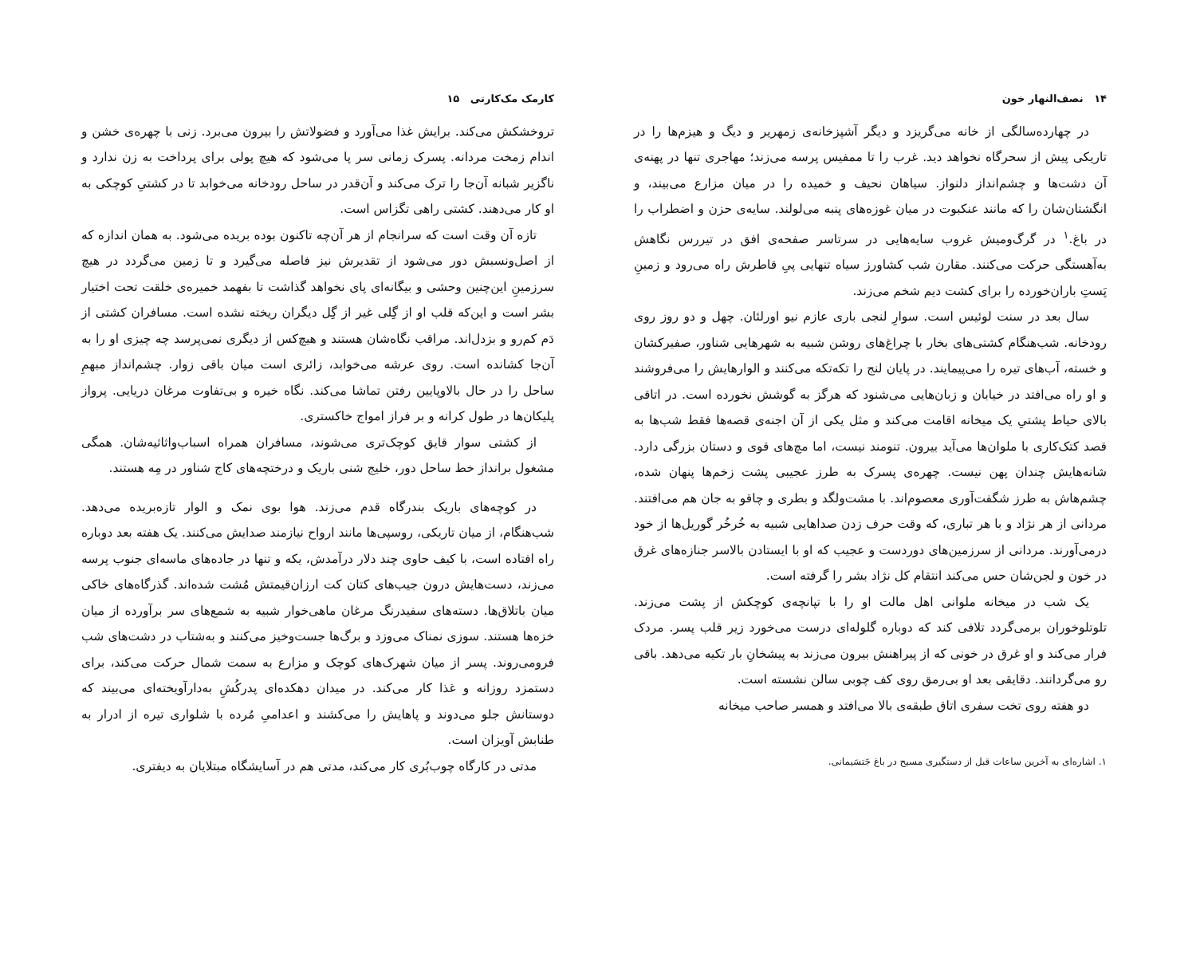۱۴ نصف‌النهار خون
در چهارده‌سالگی از خانه می‌گریزد و دیگر آشپزخانه‌ی زمهریر و دیگ و هیزم‌ها را در تاریکی پیش از سحرگاه نخواهد دید. غرب را تا ممفیس پرسه می‌زند؛ مهاجری تنها در پهنه‌ی آن دشت‌ها و چشم‌انداز دلنواز. سیاهان نحیف و خمیده را در میان مزارع می‌بیند، و انگشتان‌شان را که مانند عنکبوت در میان غوزه‌های پنبه می‌لولند. سایه‌ی حزن و اضطراب را در باغ.<sup>۱</sup> در گرگ‌ومیش غروب سایه‌هایی در سرتاسر صفحه‌ی افق در تیررس نگاهش به‌آهستگی حرکت می‌کنند. مقارن شب کشاورز سیاه تنهایی پیِ قاطرش راه می‌رود و زمینِ پَستِ باران‌خورده را برای کشت دیم شخم می‌زند.
سال بعد در سنت لوئیس است. سوارِ لنجی باری عازم نیو اورلئان. چهل و دو روز روی رودخانه. شب‌هنگام کشتی‌های بخار با چراغ‌های روشن شبیه به شهرهایی شناور، صفیرکشان و خسته، آب‌های تیره را می‌پیمایند. در پایان لنج را تکه‌تکه می‌کنند و الوارهایش را می‌فروشند و او راه می‌افتد در خیابان و زبان‌هایی می‌شنود که هرگز به گوشش نخورده است. در اتاقی بالای حیاط پشتیِ یک میخانه اقامت می‌کند و مثل یکی از آن اجنه‌ی قصه‌ها فقط شب‌ها به قصد کتک‌کاری با ملوان‌ها می‌آید بیرون. تنومند نیست، اما مچ‌های قوی و دستان بزرگی دارد. شانه‌هایش چندان پهن نیست. چهره‌ی پسرک به طرز عجیبی پشت زخم‌ها پنهان شده، چشم‌هاش به طرز شگفت‌آوری معصوم‌اند. با مشت‌ولگد و بطری و چاقو به جان هم می‌افتند. مردانی از هر نژاد و با هر تباری، که وقت حرف زدن صداهایی شبیه به خُرخُر گوریل‌ها از خود درمی‌آورند. مردانی از سرزمین‌های دوردست و عجیب که او با ایستادن بالاسر جنازه‌های غرق در خون و لجن‌شان حس می‌کند انتقام کل نژاد بشر را گرفته است.
یک شب در میخانه ملوانی اهل مالت او را با تپانچه‌ی کوچکش از پشت می‌زند. تلوتلوخوران برمی‌گردد تلافی کند که دوباره گلوله‌ای درست می‌خورد زیر قلب پسر. مردک فرار می‌کند و او غرق در خونی که از پیراهنش بیرون می‌زند به پیشخانِ بار تکیه می‌دهد. باقی رو می‌گردانند. دقایقی بعد او بی‌رمق روی کف چوبی سالن نشسته است.
دو هفته روی تخت سفری اتاق طبقه‌ی بالا می‌افتد و همسر صاحب میخانه
۱. اشاره‌ای به آخرین ساعات قبل از دستگیری مسیح در باغ جَتسَیمانی.
کارمک مک‌کارتی ۱۵
تروخشکش می‌کند. برایش غذا می‌آورد و فضولاتش را بیرون می‌برد. زنی با چهره‌ی خشن و اندام زمخت مردانه. پسرک زمانی سر پا می‌شود که هیچ پولی برای پرداخت به زن ندارد و ناگزیر شبانه آن‌جا را ترک می‌کند و آن‌قدر در ساحل رودخانه می‌خوابد تا در کشتیِ کوچکی به او کار می‌دهند. کشتی راهی تگزاس است.
تازه آن وقت است که سرانجام از هر آن‌چه تاکنون بوده بریده می‌شود. به همان اندازه که از اصل‌ونسبش دور می‌شود از تقدیرش نیز فاصله می‌گیرد و تا زمین می‌گردد در هیچ سرزمینِ این‌چنین وحشی و بیگانه‌ای پای نخواهد گذاشت تا بفهمد خمیره‌ی خلقت تحت اختیار بشر است و این‌که قلب او از گِلی غیر از گِل دیگران ریخته نشده است. مسافران کشتی از دَم کم‌رو و بزدل‌اند. مراقب نگاه‌شان هستند و هیچ‌کس از دیگری نمی‌پرسد چه چیزی او را به آن‌جا کشانده است. روی عرشه می‌خوابد، زائری است میان باقی زوار. چشم‌انداز مبهمِ ساحل را در حال بالاوپایین رفتن تماشا می‌کند. نگاه خیره و بی‌تفاوت مرغان دریایی. پرواز پلیکان‌ها در طول کرانه و بر فراز امواج خاکستری.
از کشتی سوار قایق کوچک‌تری می‌شوند، مسافران همراه اسباب‌واثاثیه‌شان. همگی مشغول برانداز خط ساحل دور، خلیج شنی باریک و درختچه‌های کاج شناور در مِه هستند.
در کوچه‌های باریک بندرگاه قدم می‌زند. هوا بوی نمک و الوار تازه‌بریده می‌دهد. شب‌هنگام، از میان تاریکی، روسپی‌ها مانند ارواح نیازمند صدایش می‌کنند. یک هفته بعد دوباره راه افتاده است، با کیف حاوی چند دلار درآمدش، یکه و تنها در جاده‌های ماسه‌ای جنوب پرسه می‌زند، دست‌هایش درون جیب‌های کتان کت ارزان‌قیمتش مُشت شده‌اند. گذرگاه‌های خاکی میان باتلاق‌ها. دسته‌های سفیدرنگ مرغان ماهی‌خوار شبیه به شمع‌های سر برآورده از میان خزه‌ها هستند. سوزی نمناک می‌وزد و برگ‌ها جست‌وخیز می‌کنند و به‌شتاب در دشت‌های شب فرومی‌روند. پسر از میان شهرک‌های کوچک و مزارع به سمت شمال حرکت می‌کند، برای دستمزد روزانه و غذا کار می‌کند. در میدان دهکده‌ای پدرکُشِ به‌دارآویخته‌ای می‌بیند که دوستانش جلو می‌دوند و پاهایش را می‌کشند و اعدامیِ مُرده با شلواری تیره از ادرار به طنابش آویزان است.
مدتی در کارگاه چوب‌بُری کار می‌کند، مدتی هم در آسایشگاه مبتلایان به دیفتری.